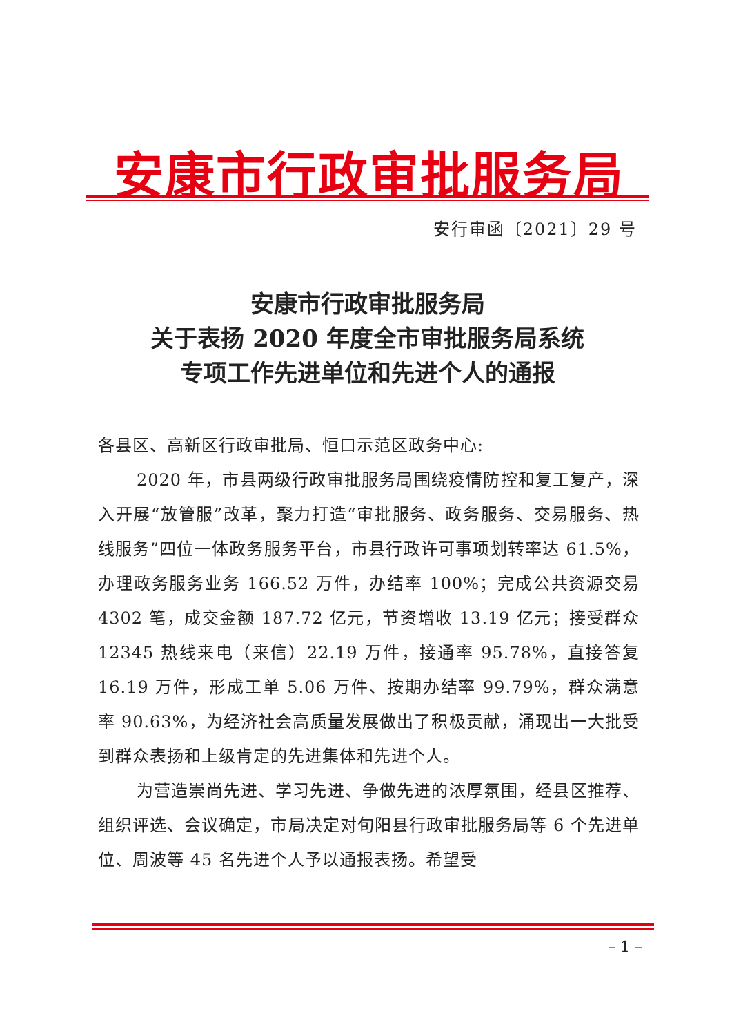安康市行政审批服务局
安行审函〔2021〕29 号
安康市行政审批服务局
关于表扬 2020 年度全市审批服务局系统
专项工作先进单位和先进个人的通报
各县区、高新区行政审批局、恒口示范区政务中心:
2020 年，市县两级行政审批服务局围绕疫情防控和复工复产，深入开展“放管服”改革，聚力打造“审批服务、政务服务、交易服务、热线服务”四位一体政务服务平台，市县行政许可事项划转率达 61.5%，办理政务服务业务 166.52 万件，办结率 100%；完成公共资源交易 4302 笔，成交金额 187.72 亿元，节资增收 13.19 亿元；接受群众 12345 热线来电（来信）22.19 万件，接通率 95.78%，直接答复 16.19 万件，形成工单 5.06 万件、按期办结率 99.79%，群众满意率 90.63%，为经济社会高质量发展做出了积极贡献，涌现出一大批受到群众表扬和上级肯定的先进集体和先进个人。
为营造崇尚先进、学习先进、争做先进的浓厚氛围，经县区推荐、组织评选、会议确定，市局决定对旬阳县行政审批服务局等 6 个先进单位、周波等 45 名先进个人予以通报表扬。希望受
– 1 –